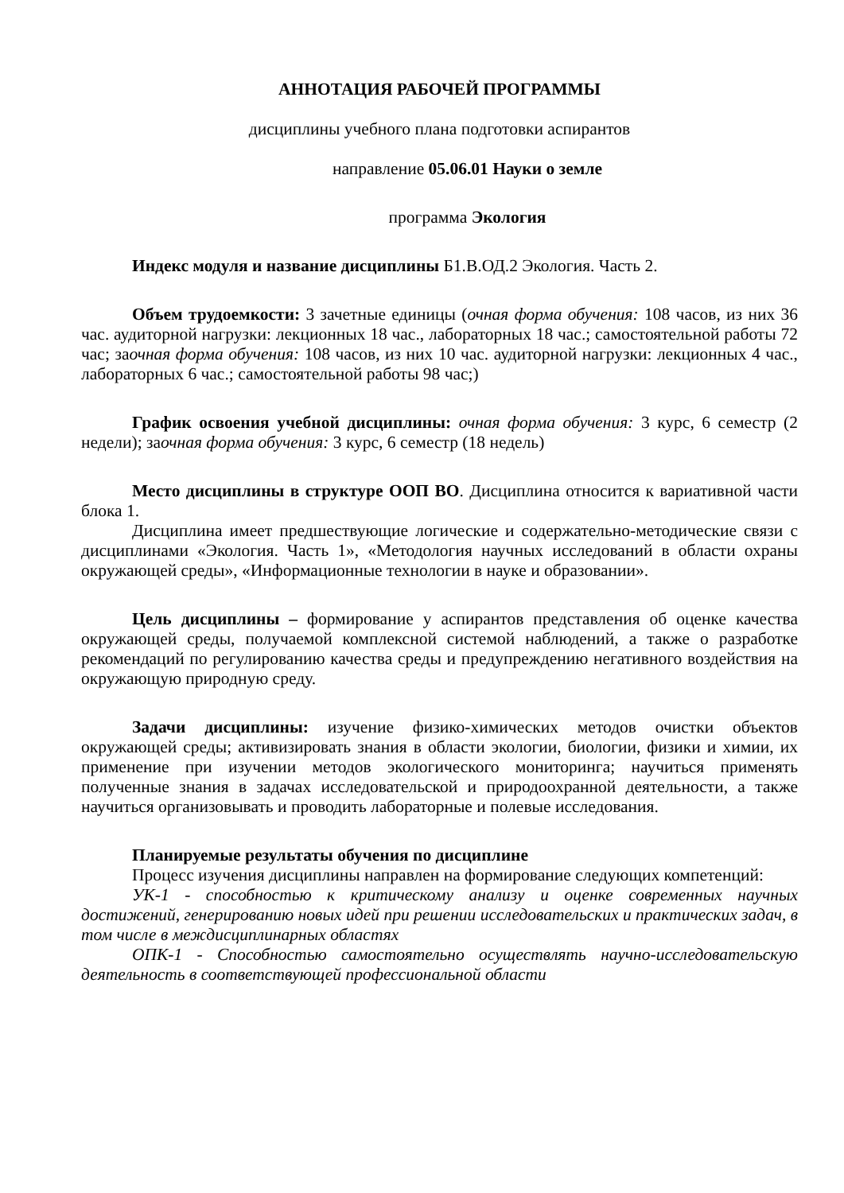АННОТАЦИЯ РАБОЧЕЙ ПРОГРАММЫ
дисциплины учебного плана подготовки аспирантов
направление 05.06.01 Науки о земле
программа Экология
Индекс модуля и название дисциплины Б1.В.ОД.2 Экология. Часть 2.
Объем трудоемкости: 3 зачетные единицы (очная форма обучения: 108 часов, из них 36 час. аудиторной нагрузки: лекционных 18 час., лабораторных 18 час.; самостоятельной работы 72 час; заочная форма обучения: 108 часов, из них 10 час. аудиторной нагрузки: лекционных 4 час., лабораторных 6 час.; самостоятельной работы 98 час;)
График освоения учебной дисциплины: очная форма обучения: 3 курс, 6 семестр (2 недели); заочная форма обучения: 3 курс, 6 семестр (18 недель)
Место дисциплины в структуре ООП ВО. Дисциплина относится к вариативной части блока 1.
Дисциплина имеет предшествующие логические и содержательно-методические связи с дисциплинами «Экология. Часть 1», «Методология научных исследований в области охраны окружающей среды», «Информационные технологии в науке и образовании».
Цель дисциплины – формирование у аспирантов представления об оценке качества окружающей среды, получаемой комплексной системой наблюдений, а также о разработке рекомендаций по регулированию качества среды и предупреждению негативного воздействия на окружающую природную среду.
Задачи дисциплины: изучение физико-химических методов очистки объектов окружающей среды; активизировать знания в области экологии, биологии, физики и химии, их применение при изучении методов экологического мониторинга; научиться применять полученные знания в задачах исследовательской и природоохранной деятельности, а также научиться организовывать и проводить лабораторные и полевые исследования.
Планируемые результаты обучения по дисциплине
Процесс изучения дисциплины направлен на формирование следующих компетенций:
УК-1 - способностью к критическому анализу и оценке современных научных достижений, генерированию новых идей при решении исследовательских и практических задач, в том числе в междисциплинарных областях
ОПК-1 - Способностью самостоятельно осуществлять научно-исследовательскую деятельность в соответствующей профессиональной области